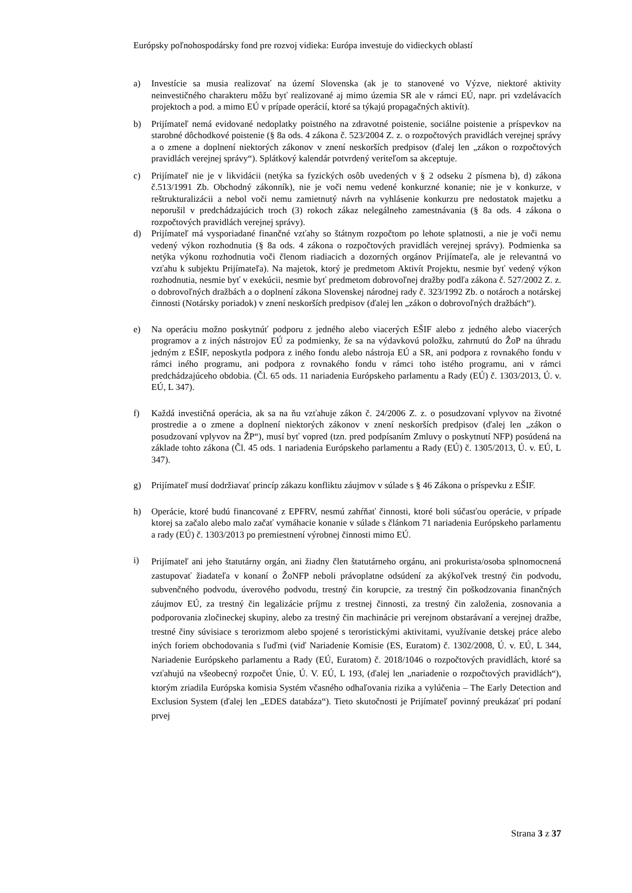Európsky poľnohospodársky fond pre rozvoj vidieka: Európa investuje do vidieckych oblastí
a) Investície sa musia realizovať na území Slovenska (ak je to stanovené vo Výzve, niektoré aktivity neinvestičného charakteru môžu byť realizované aj mimo územia SR ale v rámci EÚ, napr. pri vzdelávacích projektoch a pod. a mimo EÚ v prípade operácií, ktoré sa týkajú propagačných aktivít).
b) Prijímateľ nemá evidované nedoplatky poistného na zdravotné poistenie, sociálne poistenie a príspevkov na starobné dôchodkové poistenie (§ 8a ods. 4 zákona č. 523/2004 Z. z. o rozpočtových pravidlách verejnej správy a o zmene a doplnení niektorých zákonov v znení neskorších predpisov (ďalej len „zákon o rozpočtových pravidlách verejnej správy“). Splátkový kalendár potvrdený veriteľom sa akceptuje.
c) Prijímateľ nie je v likvidácii (netýka sa fyzických osôb uvedených v § 2 odseku 2 písmena b), d) zákona č.513/1991 Zb. Obchodný zákonník), nie je voči nemu vedené konkurzné konanie; nie je v konkurze, v reštrukturalizácii a nebol voči nemu zamietnutý návrh na vyhlásenie konkurzu pre nedostatok majetku a neporušil v predchádzajúcich troch (3) rokoch zákaz nelegálneho zamestnávania (§ 8a ods. 4 zákona o rozpočtových pravidlách verejnej správy).
d) Prijímateľ má vysporiadané finančné vzťahy so štátnym rozpočtom po lehote splatnosti, a nie je voči nemu vedený výkon rozhodnutia (§ 8a ods. 4 zákona o rozpočtových pravidlách verejnej správy). Podmienka sa netýka výkonu rozhodnutia voči členom riadiacich a dozorných orgánov Prijímateľa, ale je relevantná vo vzťahu k subjektu Prijímateľa). Na majetok, ktorý je predmetom Aktivít Projektu, nesmie byť vedený výkon rozhodnutia, nesmie byť v exekúcii, nesmie byť predmetom dobrovoľnej dražby podľa zákona č. 527/2002 Z. z. o dobrovoľných dražbách a o doplnení zákona Slovenskej národnej rady č. 323/1992 Zb. o notároch a notárskej činnosti (Notársky poriadok) v znení neskorších predpisov (ďalej len „zákon o dobrovoľných dražbách“).
e) Na operáciu možno poskytnúť podporu z jedného alebo viacerých EŠIF alebo z jedného alebo viacerých programov a z iných nástrojov EÚ za podmienky, že sa na výdavkovú položku, zahrnutú do ŽoP na úhradu jedným z EŠIF, neposkytla podpora z iného fondu alebo nástroja EÚ a SR, ani podpora z rovnakého fondu v rámci iného programu, ani podpora z rovnakého fondu v rámci toho istého programu, ani v rámci predchádzajúceho obdobia. (Čl. 65 ods. 11 nariadenia Európskeho parlamentu a Rady (EÚ) č. 1303/2013, Ú. v. EÚ, L 347).
f) Každá investičná operácia, ak sa na ňu vzťahuje zákon č. 24/2006 Z. z. o posudzovaní vplyvov na životné prostredie a o zmene a doplnení niektorých zákonov v znení neskorších predpisov (ďalej len „zákon o posudzovaní vplyvov na ŽP“), musí byť vopred (tzn. pred podpísaním Zmluvy o poskytnutí NFP) posúdená na základe tohto zákona (Čl. 45 ods. 1 nariadenia Európskeho parlamentu a Rady (EÚ) č. 1305/2013, Ú. v. EÚ, L 347).
g) Prijímateľ musí dodržiavať princíp zákazu konfliktu záujmov v súlade s § 46 Zákona o príspevku z EŠIF.
h) Operácie, ktoré budú financované z EPFRV, nesmú zahŕňať činnosti, ktoré boli súčasťou operácie, v prípade ktorej sa začalo alebo malo začať vymáhacie konanie v súlade s článkom 71 nariadenia Európskeho parlamentu a rady (EÚ) č. 1303/2013 po premiestnení výrobnej činnosti mimo EÚ.
i)
Prijímateľ ani jeho štatutárny orgán, ani žiadny člen štatutárneho orgánu, ani prokurista/osoba splnomocnená zastupovať žiadateľa v konaní o ŽoNFP neboli právoplatne odsúdení za akýkoľvek trestný čin podvodu, subvenčného podvodu, úverového podvodu, trestný čin korupcie, za trestný čin poškodzovania finančných záujmov EÚ, za trestný čin legalizácie príjmu z trestnej činnosti, za trestný čin založenia, zosnovania a podporovania zločineckej skupiny, alebo za trestný čin machinácie pri verejnom obstarávaní a verejnej dražbe, trestné činy súvisiace s terorizmom alebo spojené s teroristickými aktivitami, využívanie detskej práce alebo iných foriem obchodovania s ľuďmi (viď Nariadenie Komisie (ES, Euratom) č. 1302/2008, Ú. v. EÚ, L 344, Nariadenie Európskeho parlamentu a Rady (EÚ, Euratom) č. 2018/1046 o rozpočtových pravidlách, ktoré sa vzťahujú na všeobecný rozpočet Únie, Ú. V. EÚ, L 193, (ďalej len „nariadenie o rozpočtových pravidlách“), ktorým zriadila Európska komisia Systém včasného odhaľovania rizika a vylúčenia – The Early Detection and Exclusion System (ďalej len „EDES databáza“). Tieto skutočnosti je Prijímateľ povinný preukázať pri podaní prvej
Strana 3 z 37